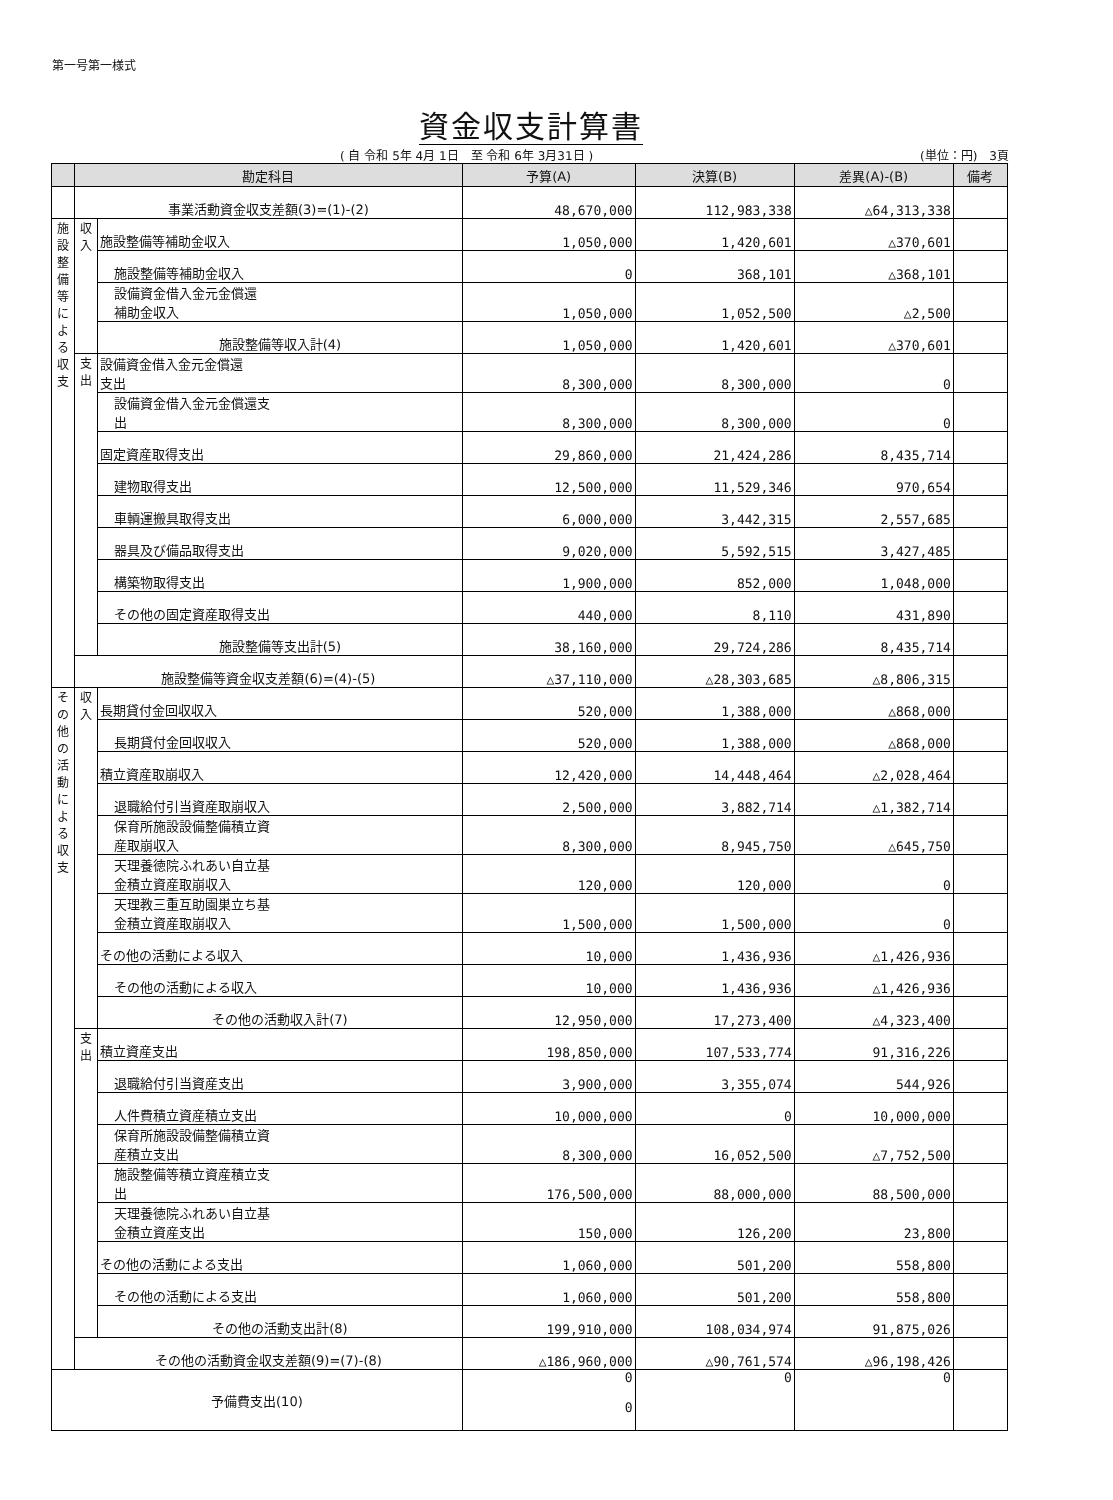第一号第一様式
資金収支計算書
( 自 令和 5年 4月 1日　至 令和 6年 3月31日 ) (単位：円)　3頁
| | 勘定科目 | | 予算(A) | 決算(B) | 差異(A)-(B) | 備考 |
| --- | --- | --- | --- | --- | --- | --- |
| | 事業活動資金収支差額(3)=(1)-(2) | | 48,670,000 | 112,983,338 | △64,313,338 | |
| 施設整備等による収支 | 収入 | 施設整備等補助金収入 | 1,050,000 | 1,420,601 | △370,601 | |
| | | 施設整備等補助金収入 | 0 | 368,101 | △368,101 | |
| | | 設備資金借入金元金償還 補助金収入 | 1,050,000 | 1,052,500 | △2,500 | |
| | | 施設整備等収入計(4) | 1,050,000 | 1,420,601 | △370,601 | |
| | 支出 | 設備資金借入金元金償還 支出 | 8,300,000 | 8,300,000 | 0 | |
| | | 設備資金借入金元金償還支 出 | 8,300,000 | 8,300,000 | 0 | |
| | | 固定資産取得支出 | 29,860,000 | 21,424,286 | 8,435,714 | |
| | | 建物取得支出 | 12,500,000 | 11,529,346 | 970,654 | |
| | | 車輌運搬具取得支出 | 6,000,000 | 3,442,315 | 2,557,685 | |
| | | 器具及び備品取得支出 | 9,020,000 | 5,592,515 | 3,427,485 | |
| | | 構築物取得支出 | 1,900,000 | 852,000 | 1,048,000 | |
| | | その他の固定資産取得支出 | 440,000 | 8,110 | 431,890 | |
| | | 施設整備等支出計(5) | 38,160,000 | 29,724,286 | 8,435,714 | |
| | 施設整備等資金収支差額(6)=(4)-(5) | | △37,110,000 | △28,303,685 | △8,806,315 | |
| その他の活動による収支 | 収入 | 長期貸付金回収収入 | 520,000 | 1,388,000 | △868,000 | |
| | | 長期貸付金回収収入 | 520,000 | 1,388,000 | △868,000 | |
| | | 積立資産取崩収入 | 12,420,000 | 14,448,464 | △2,028,464 | |
| | | 退職給付引当資産取崩収入 | 2,500,000 | 3,882,714 | △1,382,714 | |
| | | 保育所施設設備整備積立資 産取崩収入 | 8,300,000 | 8,945,750 | △645,750 | |
| | | 天理養徳院ふれあい自立基 金積立資産取崩収入 | 120,000 | 120,000 | 0 | |
| | | 天理教三重互助園巣立ち基 金積立資産取崩収入 | 1,500,000 | 1,500,000 | 0 | |
| | | その他の活動による収入 | 10,000 | 1,436,936 | △1,426,936 | |
| | | その他の活動による収入 | 10,000 | 1,436,936 | △1,426,936 | |
| | | その他の活動収入計(7) | 12,950,000 | 17,273,400 | △4,323,400 | |
| | 支出 | 積立資産支出 | 198,850,000 | 107,533,774 | 91,316,226 | |
| | | 退職給付引当資産支出 | 3,900,000 | 3,355,074 | 544,926 | |
| | | 人件費積立資産積立支出 | 10,000,000 | 0 | 10,000,000 | |
| | | 保育所施設設備整備積立資 産積立支出 | 8,300,000 | 16,052,500 | △7,752,500 | |
| | | 施設整備等積立資産積立支 出 | 176,500,000 | 88,000,000 | 88,500,000 | |
| | | 天理養徳院ふれあい自立基 金積立資産支出 | 150,000 | 126,200 | 23,800 | |
| | | その他の活動による支出 | 1,060,000 | 501,200 | 558,800 | |
| | | その他の活動による支出 | 1,060,000 | 501,200 | 558,800 | |
| | | その他の活動支出計(8) | 199,910,000 | 108,034,974 | 91,875,026 | |
| | その他の活動資金収支差額(9)=(7)-(8) | | △186,960,000 | △90,761,574 | △96,198,426 | |
| 予備費支出(10) | | | 0 0 | 0 | 0 | |